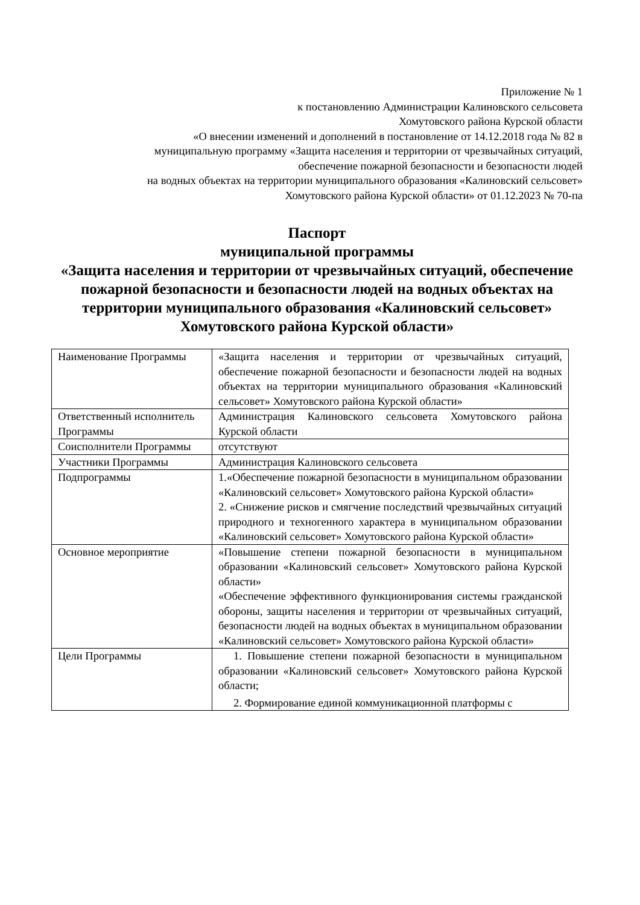Приложение № 1
к постановлению Администрации Калиновского сельсовета
Хомутовского района Курской области
«О внесении изменений и дополнений в постановление от 14.12.2018 года № 82 в
муниципальную программу «Защита населения и территории от чрезвычайных ситуаций,
обеспечение пожарной безопасности и безопасности людей
на водных объектах на территории муниципального образования «Калиновский сельсовет»
Хомутовского района Курской области» от 01.12.2023 № 70-па
Паспорт
муниципальной программы
«Защита населения и территории от чрезвычайных ситуаций, обеспечение пожарной безопасности и безопасности людей на водных объектах на территории муниципального образования «Калиновский сельсовет» Хомутовского района Курской области»
| Наименование Программы | «Защита населения и территории от чрезвычайных ситуаций, обеспечение пожарной безопасности и безопасности людей на водных объектах на территории муниципального образования «Калиновский сельсовет» Хомутовского района Курской области» |
| Ответственный исполнитель Программы | Администрация Калиновского сельсовета Хомутовского района Курской области |
| Соисполнители Программы | отсутствуют |
| Участники Программы | Администрация Калиновского сельсовета |
| Подпрограммы | 1.«Обеспечение пожарной безопасности в муниципальном образовании «Калиновский сельсовет» Хомутовского района Курской области» 2. «Снижение рисков и смягчение последствий чрезвычайных ситуаций природного и техногенного характера в муниципальном образовании «Калиновский сельсовет» Хомутовского района Курской области» |
| Основное мероприятие | «Повышение степени пожарной безопасности в муниципальном образовании «Калиновский сельсовет» Хомутовского района Курской области» «Обеспечение эффективного функционирования системы гражданской обороны, защиты населения и территории от чрезвычайных ситуаций, безопасности людей на водных объектах в муниципальном образовании «Калиновский сельсовет» Хомутовского района Курской области» |
| Цели Программы | 1. Повышение степени пожарной безопасности в муниципальном образовании «Калиновский сельсовет» Хомутовского района Курской области; 2. Формирование единой коммуникационной платформы с |